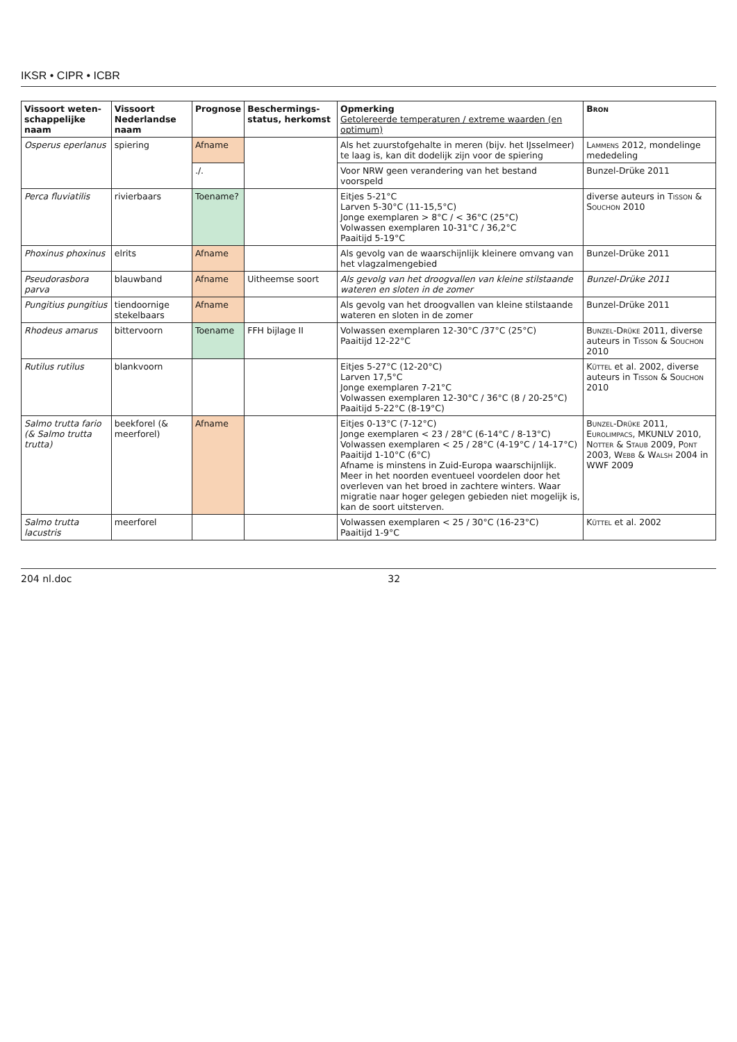IKSR • CIPR • ICBR
| Vissoort weten-schappelijke naam | Vissoort Nederlandse naam | Prognose | Beschermings-status, herkomst | Opmerking Getolereerde temperaturen / extreme waarden (en optimum) | Bron |
| --- | --- | --- | --- | --- | --- |
| Osperus eperlanus | spiering | Afname | | Als het zuurstofgehalte in meren (bijv. het IJsselmeer) te laag is, kan dit dodelijk zijn voor de spiering | Lammens 2012, mondelinge mededeling |
| | | ./. | | Voor NRW geen verandering van het bestand voorspeld | Bunzel-Drüke 2011 |
| Perca fluviatilis | rivierbaars | Toename? | | Eitjes 5-21°C Larven 5-30°C (11-15,5°C) Jonge exemplaren > 8°C / < 36°C (25°C) Volwassen exemplaren 10-31°C / 36,2°C Paaitijd 5-19°C | diverse auteurs in Tisson & Souchon 2010 |
| Phoxinus phoxinus | elrits | Afname | | Als gevolg van de waarschijnlijk kleinere omvang van het vlagzalmengebied | Bunzel-Drüke 2011 |
| Pseudorasbora parva | blauwband | Afname | Uitheemse soort | Als gevolg van het droogvallen van kleine stilstaande wateren en sloten in de zomer | Bunzel-Drüke 2011 |
| Pungitius pungitius | tiendoornige stekelbaars | Afname | | Als gevolg van het droogvallen van kleine stilstaande wateren en sloten in de zomer | Bunzel-Drüke 2011 |
| Rhodeus amarus | bittervoorn | Toename | FFH bijlage II | Volwassen exemplaren 12-30°C /37°C (25°C) Paaitijd 12-22°C | Bunzel-Drüke 2011, diverse auteurs in Tisson & Souchon 2010 |
| Rutilus rutilus | blankvoorn | | | Eitjes 5-27°C (12-20°C) Larven 17,5°C Jonge exemplaren 7-21°C Volwassen exemplaren 12-30°C / 36°C (8 / 20-25°C) Paaitijd 5-22°C (8-19°C) | Küttel et al. 2002, diverse auteurs in Tisson & Souchon 2010 |
| Salmo trutta fario (& Salmo trutta trutta) | beekforel (& meerforel) | Afname | | Eitjes 0-13°C (7-12°C) Jonge exemplaren < 23 / 28°C (6-14°C / 8-13°C) Volwassen exemplaren < 25 / 28°C (4-19°C / 14-17°C) Paaitijd 1-10°C (6°C) Afname is minstens in Zuid-Europa waarschijnlijk. Meer in het noorden eventueel voordelen door het overleven van het broed in zachtere winters. Waar migratie naar hoger gelegen gebieden niet mogelijk is, kan de soort uitsterven. | Bunzel-Drüke 2011, Eurolimpacs , MKUNLV 2010, Notter & Staub 2009, Pont 2003, Webb & Walsh 2004 in WWF 2009 |
| Salmo trutta lacustris | meerforel | | | Volwassen exemplaren < 25 / 30°C (16-23°C) Paaitijd 1-9°C | Küttel et al. 2002 |
204 nl.doc 32